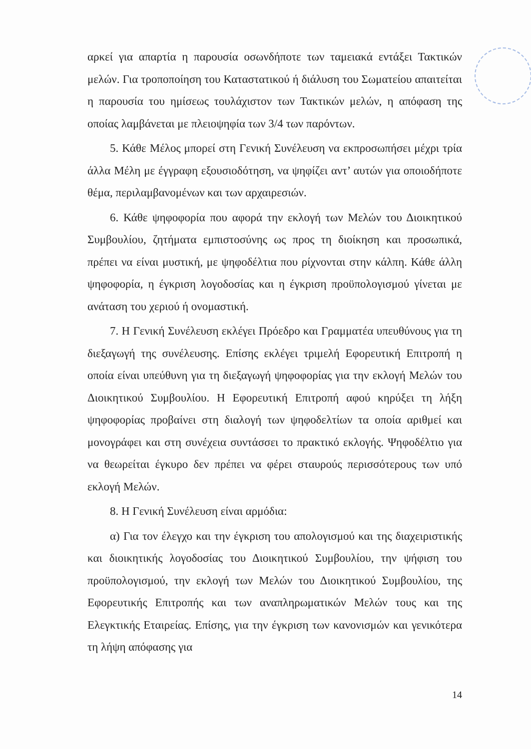αρκεί για απαρτία η παρουσία οσωνδήποτε των ταμειακά εντάξει Τακτικών μελών. Για τροποποίηση του Καταστατικού ή διάλυση του Σωματείου απαιτείται η παρουσία του ημίσεως τουλάχιστον των Τακτικών μελών, η απόφαση της οποίας λαμβάνεται με πλειοψηφία των 3/4 των παρόντων.
5. Κάθε Μέλος μπορεί στη Γενική Συνέλευση να εκπροσωπήσει μέχρι τρία άλλα Μέλη με έγγραφη εξουσιοδότηση, να ψηφίζει αντ’ αυτών για οποιοδήποτε θέμα, περιλαμβανομένων και των αρχαιρεσιών.
6. Κάθε ψηφοφορία που αφορά την εκλογή των Μελών του Διοικητικού Συμβουλίου, ζητήματα εμπιστοσύνης ως προς τη διοίκηση και προσωπικά, πρέπει να είναι μυστική, με ψηφοδέλτια που ρίχνονται στην κάλπη. Κάθε άλλη ψηφοφορία, η έγκριση λογοδοσίας και η έγκριση προϋπολογισμού γίνεται με ανάταση του χεριού ή ονομαστική.
7. Η Γενική Συνέλευση εκλέγει Πρόεδρο και Γραμματέα υπευθύνους για τη διεξαγωγή της συνέλευσης. Επίσης εκλέγει τριμελή Εφορευτική Επιτροπή η οποία είναι υπεύθυνη για τη διεξαγωγή ψηφοφορίας για την εκλογή Μελών του Διοικητικού Συμβουλίου. Η Εφορευτική Επιτροπή αφού κηρύξει τη λήξη ψηφοφορίας προβαίνει στη διαλογή των ψηφοδελτίων τα οποία αριθμεί και μονογράφει και στη συνέχεια συντάσσει το πρακτικό εκλογής. Ψηφοδέλτιο για να θεωρείται έγκυρο δεν πρέπει να φέρει σταυρούς περισσότερους των υπό εκλογή Μελών.
8. Η Γενική Συνέλευση είναι αρμόδια:
α) Για τον έλεγχο και την έγκριση του απολογισμού και της διαχειριστικής και διοικητικής λογοδοσίας του Διοικητικού Συμβουλίου, την ψήφιση του προϋπολογισμού, την εκλογή των Μελών του Διοικητικού Συμβουλίου, της Εφορευτικής Επιτροπής και των αναπληρωματικών Μελών τους και της Ελεγκτικής Εταιρείας. Επίσης, για την έγκριση των κανονισμών και γενικότερα τη λήψη απόφασης για
14